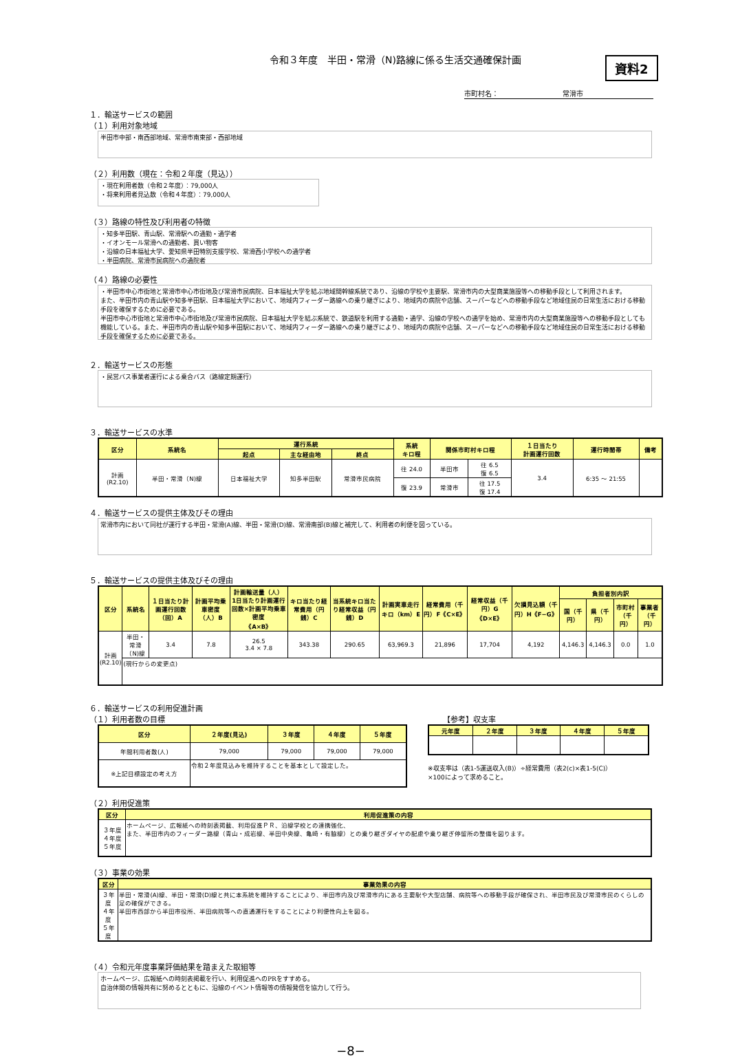令和３年度　半田・常滑（N)路線に係る生活交通確保計画
資料2
市町村名： 常滑市
１．輸送サービスの範囲
（１）利用対象地域
半田市中部・南西部地域、常滑市南東部・西部地域
（２）利用数（現在：令和２年度（見込））
・現在利用者数（令和２年度）：79,000人
・将来利用者見込数（令和４年度）：79,000人
（３）路線の特性及び利用者の特徴
・知多半田駅、青山駅、常滑駅への通勤・通学者
・イオンモール常滑への通勤者、買い物客
・沿線の日本福祉大学、愛知県半田特別支援学校、常滑西小学校への通学者
・半田病院、常滑市民病院への通院者
（４）路線の必要性
・半田市中心市街地と常滑市中心市街地及び常滑市民病院、日本福祉大学を結ぶ地域間幹線系統であり、沿線の学校や主要駅、常滑市内の大型商業施設等への移動手段として利用されます。
また、半田市内の青山駅や知多半田駅、日本福祉大学において、地域内フィーダー路線への乗り継ぎにより、地域内の病院や店舗、スーパーなどへの移動手段など地域住民の日常生活における移動手段を確保するために必要である。
半田市中心市街地と常滑市中心市街地及び常滑市民病院、日本福祉大学を結ぶ系統で、鉄道駅を利用する通勤・通学、沿線の学校への通学を始め、常滑市内の大型商業施設等への移動手段としても機能している。また、半田市内の青山駅や知多半田駅において、地域内フィーダー路線への乗り継ぎにより、地域内の病院や店舗、スーパーなどへの移動手段など地域住民の日常生活における移動手段を確保するために必要である。
２．輸送サービスの形態
・民営バス事業者運行による乗合バス（路線定期運行）
３．輸送サービスの水準
| 区分 | 系統名 | 運行系統 | | | 系統 キロ程 | 関係市町村キロ程 | | １日当たり 計画運行回数 | 運行時間帯 | 備考 |
| --- | --- | --- | --- | --- | --- | --- | --- | --- | --- | --- |
| | | 起点 | 主な経由地 | 終点 | | | | | | |
| 計画 (R2.10) | 半田・常滑（N)線 | 日本福祉大学 | 知多半田駅 | 常滑市民病院 | 往 24.0 | 半田市 | 往 6.5 復 6.5 | 3.4 | 6:35 〜 21:55 | |
| | | | | | 復 23.9 | 常滑市 | 往 17.5 復 17.4 | | | |
４．輸送サービスの提供主体及びその理由
常滑市内において同社が運行する半田・常滑(A)線、半田・常滑(D)線、常滑南部(B)線と補完して、利用者の利便を図っている。
５．輸送サービスの提供主体及びその理由
| 区分 | 系統名 | １日当たり計画運行回数（回）A | 計画平均乗車密度（人）B | 計画輸送量（人） 1日当たり計画運行回数×計画平均乗車密度 《A×B》 | キロ当たり経常費用（円銭）C | 当系統キロ当たり経常収益（円銭）D | 計画実車走行キロ（km）E | 経常費用（千円）F《C×E》 | 経常収益（千円）G《D×E》 | 欠損見込額（千円）H《F−G》 | 負担者別内訳 | | | |
| --- | --- | --- | --- | --- | --- | --- | --- | --- | --- | --- | --- | --- | --- | --- |
| | | | | | | | | | | | 国（千円） | 県（千円） | 市町村（千円） | 事業者（千円） |
| 計画 (R2.10) | 半田・常滑（N)線 | 3.4 | 7.8 | 26.5 3.4 × 7.8 | 343.38 | 290.65 | 63,969.3 | 21,896 | 17,704 | 4,192 | 4,146.3 | 4,146.3 | 0.0 | 1.0 |
| | (現行からの変更点) | | | | | | | | | | | | | |
６．輸送サービスの利用促進計画
（１）利用者数の目標 【参考】収支率
| 区分 | ２年度(見込) | ３年度 | ４年度 | ５年度 |
| --- | --- | --- | --- | --- |
| 年間利用者数(人) | 79,000 | 79,000 | 79,000 | 79,000 |
| ※上記目標設定の考え方 | 令和２年度見込みを維持することを基本として設定した。 | | | |
| 元年度 | ２年度 | ３年度 | ４年度 | ５年度 |
| --- | --- | --- | --- | --- |
※収支率は（表1-5運送収入(B)）÷経常費用（表2(c)×表1-5(C)）
×100によって求めること。
（２）利用促進策
| 区分 | 利用促進策の内容 |
| --- | --- |
| ３年度 ４年度 ５年度 | ホームページ、広報紙への時刻表掲載、利用促進ＰＲ、沿線学校との連携強化、 また、半田市内のフィーダー路線（青山・成岩線、半田中央線、亀崎・有脇線）との乗り継ぎダイヤの配慮や乗り継ぎ停留所の整備を図ります。 |
（３）事業の効果
| 区分 | 事業効果の内容 |
| --- | --- |
| ３年度 ４年度 ５年度 | 半田・常滑(A)線、半田・常滑(D)線と共に本系統を維持することにより、半田市内及び常滑市内にある主要駅や大型店舗、病院等への移動手段が確保され、半田市民及び常滑市民のくらしの足の確保ができる。 半田市西部から半田市役所、半田病院等への直通運行をすることにより利便性向上を図る。 |
（４）令和元年度事業評価結果を踏まえた取組等
ホームページ、広報紙への時刻表掲載を行い、利用促進へのPRをすすめる。
自治体間の情報共有に努めるとともに、沿線のイベント情報等の情報発信を協力して行う。
−8−